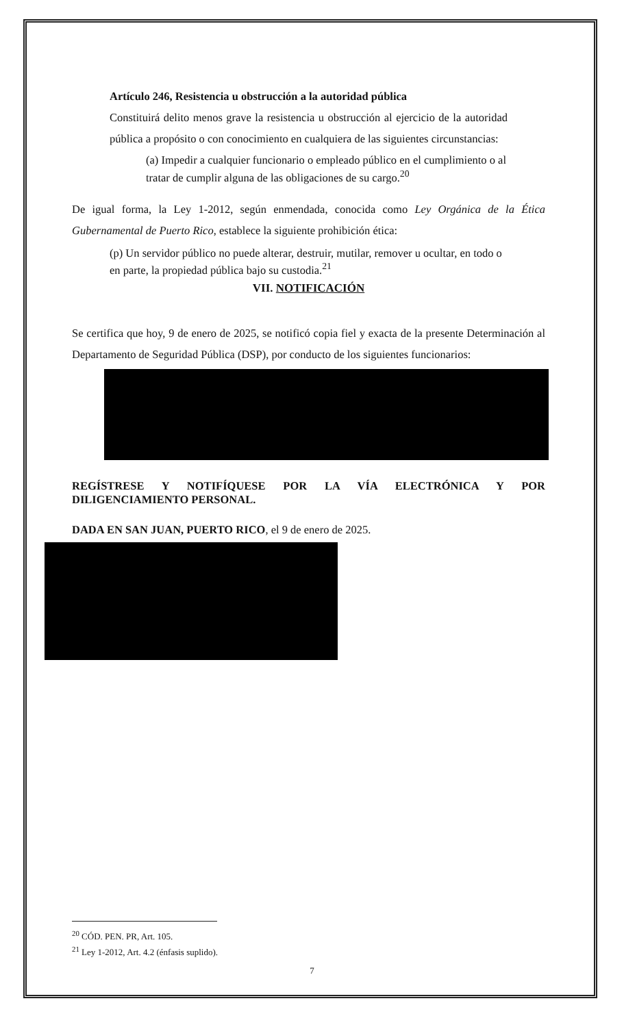Artículo 246, Resistencia u obstrucción a la autoridad pública
Constituirá delito menos grave la resistencia u obstrucción al ejercicio de la autoridad pública a propósito o con conocimiento en cualquiera de las siguientes circunstancias:
(a) Impedir a cualquier funcionario o empleado público en el cumplimiento o al tratar de cumplir alguna de las obligaciones de su cargo.<sup>20</sup>
De igual forma, la Ley 1-2012, según enmendada, conocida como Ley Orgánica de la Ética Gubernamental de Puerto Rico, establece la siguiente prohibición ética:
(p) Un servidor público no puede alterar, destruir, mutilar, remover u ocultar, en todo o en parte, la propiedad pública bajo su custodia.<sup>21</sup>
VII. NOTIFICACIÓN
Se certifica que hoy, 9 de enero de 2025, se notificó copia fiel y exacta de la presente Determinación al Departamento de Seguridad Pública (DSP), por conducto de los siguientes funcionarios:
REGÍSTRESE Y NOTIFÍQUESE POR LA VÍA ELECTRÓNICA Y POR
DILIGENCIAMIENTO PERSONAL.
DADA EN SAN JUAN, PUERTO RICO, el 9 de enero de 2025.
<sup>20</sup> CÓD. PEN. PR, Art. 105.
<sup>21</sup> Ley 1-2012, Art. 4.2 (énfasis suplido).
7